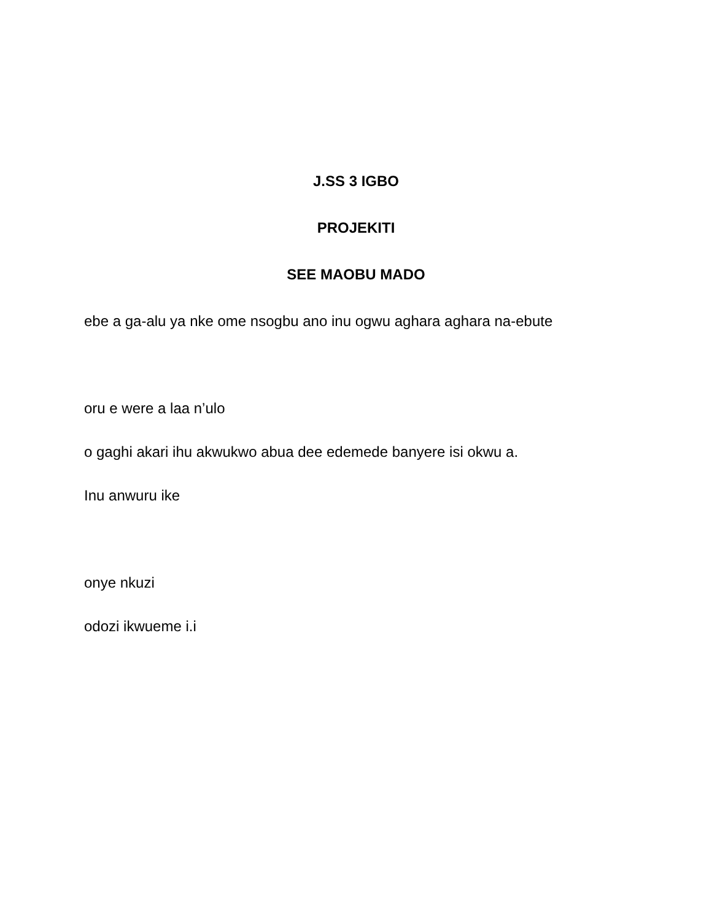J.SS 3 IGBO
PROJEKITI
SEE MAOBU MADO
ebe a ga-alu ya nke ome nsogbu ano inu ogwu aghara aghara na-ebute
oru e were a laa n’ulo
o gaghi akari ihu akwukwo abua dee edemede banyere isi okwu a.
Inu anwuru ike
onye nkuzi
odozi ikwueme i.i